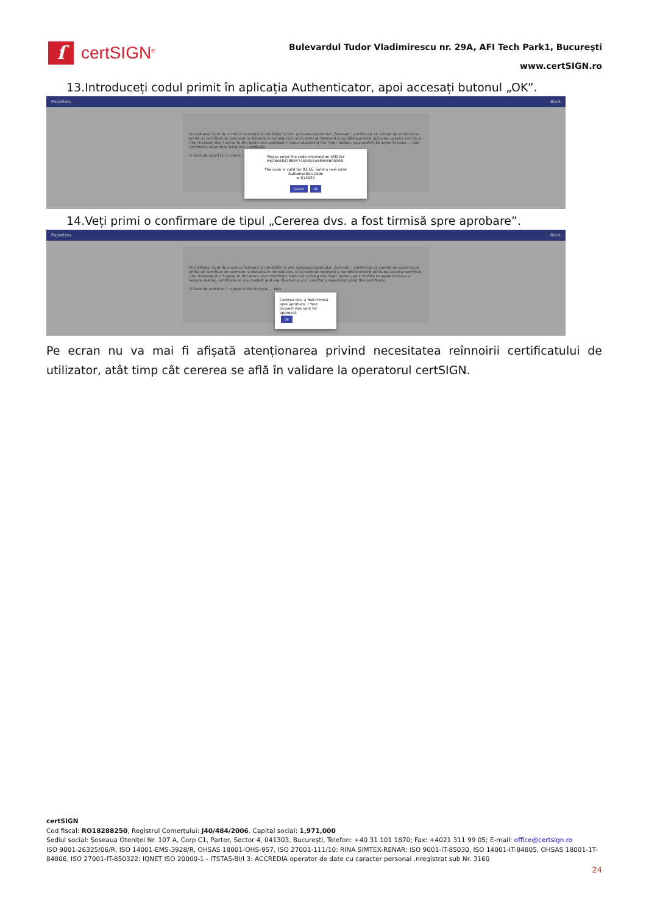ſ
certSIGN<sup>®</sup>
Bulevardul Tudor Vladimirescu nr. 29A, AFI Tech Park1, Bucureşti
www.certSIGN.ro
13.Introduceți codul primit în aplicația Authenticator, apoi accesați butonul „OK”.
Paperless Back
Prin bifarea 'Sunt de acord cu termenii și condițiile' și prin apăsarea butonului „Semnați”, confirmați că sunteți de acord să se emită un certificat de semnare la distanță în numele dvs. și că semnați termenii și condițiile privind utilizarea acestui certificat / By checking the 'I agree to the terms and conditions' box and clicking the 'Sign' button, you confirm to agree to issue ... and conditions regarding using this certificate
☑ Sunt de acord cu / I agree
Please enter the code received on SMS for
E6CBA684788E574499D4A585EEB90998.
The code is valid for 03:56. Send a new code
Authorization Code
➡ 815932
Cancel Ok
14.Veți primi o confirmare de tipul „Cererea dvs. a fost tirmisă spre aprobare”.
Paperless Back
Prin bifarea 'Sunt de acord cu termenii și condițiile' și prin apăsarea butonului „Semnați”, confirmați că sunteți de acord să se emită un certificat de semnare la distanță în numele dvs. și că semnați termenii și condițiile privind utilizarea acestui certificat / By checking the 'I agree to the terms and conditions' box and clicking the 'Sign' button, you confirm to agree to issue a remote signing certificate on your behalf and sign the terms and conditions regarding using this certificate
☑ Sunt de acord cu / I agree to the termeni ... ions
Cererea dvs. a fost trimisă spre aprobare. / Your request was sent for approval.
Ok
Pe ecran nu va mai fi afișată atenționarea privind necesitatea reînnoirii certificatului de utilizator, atât timp cât cererea se află în validare la operatorul certSIGN.
certSIGN
Cod fiscal: RO18288250, Registrul Comerţului: J40/484/2006. Capital social: 1,971,000
Sediul social: Şoseaua Oteniţei Nr. 107 A, Corp C1, Parter, Sector 4, 041303, Bucureşti, Telefon: +40 31 101 1870; Fax: +4021 311 99 05; E-mail: office@certsign.ro
ISO 9001-26325/06/R, ISO 14001-EMS-3928/R, OHSAS 18001-OHS-957, ISO 27001-111/10: RINA SIMTEX-RENAR; ISO 9001-IT-85030, ISO 14001-IT-84805, OHSAS 18001-1T-84806, ISO 27001-IT-850322: IQNET ISO 20000-1 - ITSTAS-BI/I 3: ACCREDIA operator de date cu caracter personal .nregistrat sub Nr. 3160
24